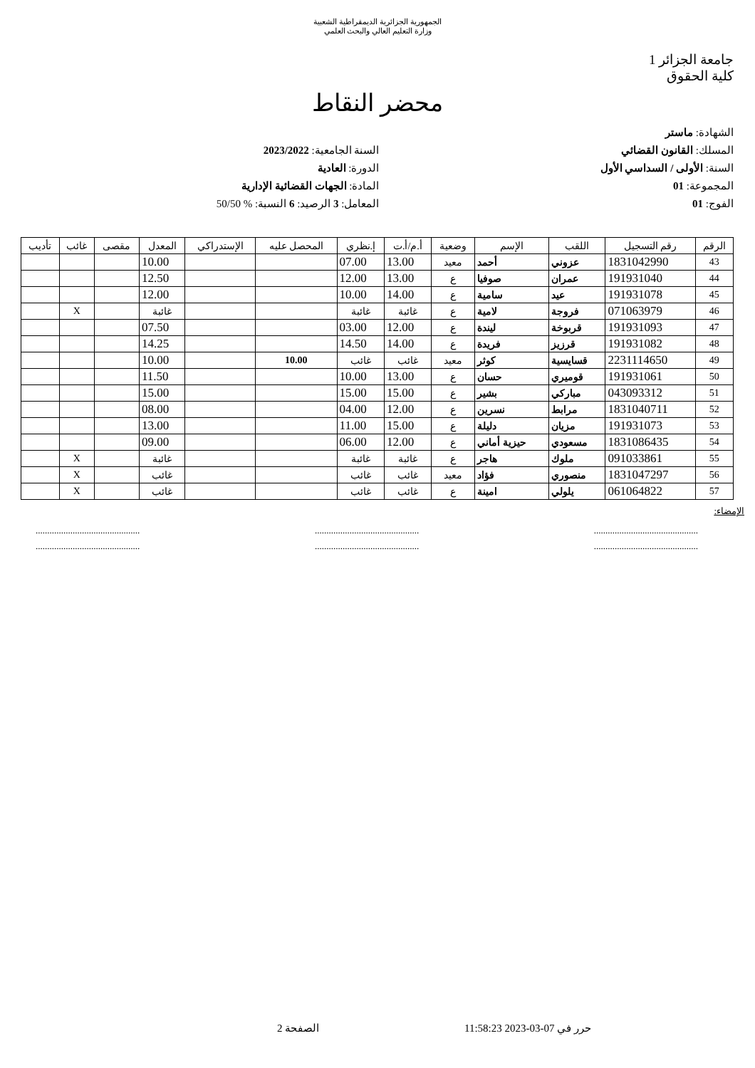الجمهورية الجزائرية الديمقراطية الشعبية
وزارة التعليم العالي والبحث العلمي
جامعة الجزائر 1
كلية الحقوق
محضر النقاط
الشهادة: ماستر
المسلك: القانون القضائي
السنة: الأولى / السداسي الأول
المجموعة: 01
الفوج: 01
السنة الجامعية: 2023/2022
الدورة: العادية
المادة: الجهات القضائية الإدارية
المعامل: 3 الرصيد: 6 النسبة: % 50/50
| الرقم | رقم التسجيل | اللقب | الإسم | وضعية | أ.م/أ.ت | إ.نظري | المحصل عليه | الإستدراكي | المعدل | مقصى | غائب | تأديب |
| --- | --- | --- | --- | --- | --- | --- | --- | --- | --- | --- | --- | --- |
| 43 | 1831042990 | عزوني | أحمد | معيد | 13.00 | 07.00 | | | 10.00 | | | |
| 44 | 191931040 | عمران | صوفيا | ع | 13.00 | 12.00 | | | 12.50 | | | |
| 45 | 191931078 | عيد | سامية | ع | 14.00 | 10.00 | | | 12.00 | | | |
| 46 | 071063979 | فروجة | لامية | ع | غائبة | غائبة | | | غائبة | | X | |
| 47 | 191931093 | قربوخة | ليندة | ع | 12.00 | 03.00 | | | 07.50 | | | |
| 48 | 191931082 | قرزيز | فريدة | ع | 14.00 | 14.50 | | | 14.25 | | | |
| 49 | 2231114650 | قسايسية | كوثر | معيد | غائب | غائب | 10.00 | | 10.00 | | | |
| 50 | 191931061 | قوميري | حسان | ع | 13.00 | 10.00 | | | 11.50 | | | |
| 51 | 043093312 | مباركي | بشير | ع | 15.00 | 15.00 | | | 15.00 | | | |
| 52 | 1831040711 | مرابط | نسرين | ع | 12.00 | 04.00 | | | 08.00 | | | |
| 53 | 191931073 | مزيان | دليلة | ع | 15.00 | 11.00 | | | 13.00 | | | |
| 54 | 1831086435 | مسعودي | حيزية أماني | ع | 12.00 | 06.00 | | | 09.00 | | | |
| 55 | 091033861 | ملوك | هاجر | ع | غائبة | غائبة | | | غائبة | | X | |
| 56 | 1831047297 | منصوري | فؤاد | معيد | غائب | غائب | | | غائب | | X | |
| 57 | 061064822 | يلولي | امينة | ع | غائب | غائب | | | غائب | | X | |
الإمضاء:
.............................................
.............................................
.............................................
.............................................
.............................................
.............................................
حرر في 07-03-2023 11:58:23 الصفحة 2